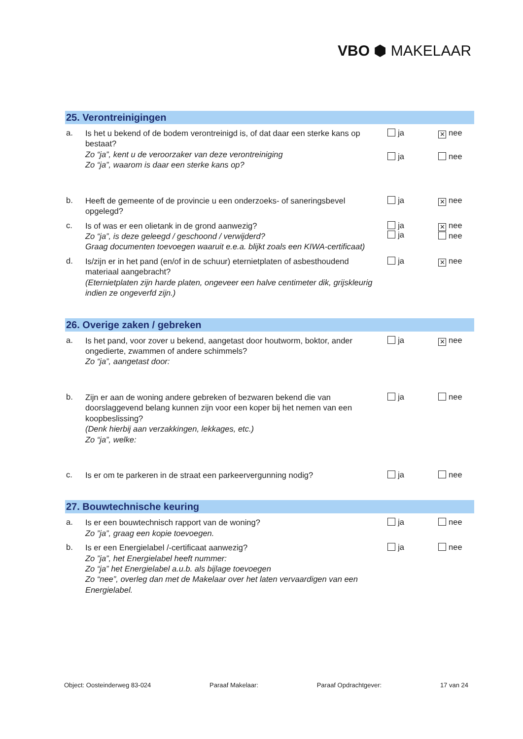VBO ⬢ MAKELAAR
25. Verontreinigingen
a.
Is het u bekend of de bodem verontreinigd is, of dat daar een sterke kans op bestaat?
Zo “ja”, kent u de veroorzaker van deze verontreiniging
Zo “ja”, waarom is daar een sterke kans op?
ja
ja
✕ nee
nee
b.
Heeft de gemeente of de provincie u een onderzoeks- of saneringsbevel opgelegd?
ja
✕ nee
c.
Is of was er een olietank in de grond aanwezig?
Zo “ja”, is deze geleegd / geschoond / verwijderd?
Graag documenten toevoegen waaruit e.e.a. blijkt zoals een KIWA-certificaat)
ja
ja
✕ nee
nee
d.
Is/zijn er in het pand (en/of in de schuur) eternietplaten of asbesthoudend materiaal aangebracht?
(Eternietplaten zijn harde platen, ongeveer een halve centimeter dik, grijskleurig indien ze ongeverfd zijn.)
ja
✕ nee
26. Overige zaken / gebreken
a.
Is het pand, voor zover u bekend, aangetast door houtworm, boktor, ander ongedierte, zwammen of andere schimmels?
Zo “ja”, aangetast door:
ja
✕ nee
b.
Zijn er aan de woning andere gebreken of bezwaren bekend die van doorslaggevend belang kunnen zijn voor een koper bij het nemen van een koopbeslissing?
(Denk hierbij aan verzakkingen, lekkages, etc.)
Zo “ja”, welke:
ja nee
c.
Is er om te parkeren in de straat een parkeervergunning nodig?
ja nee
27. Bouwtechnische keuring
a.
Is er een bouwtechnisch rapport van de woning?
Zo ”ja”, graag een kopie toevoegen.
ja nee
b.
Is er een Energielabel /-certificaat aanwezig?
Zo ”ja”, het Energielabel heeft nummer:
Zo “ja” het Energielabel a.u.b. als bijlage toevoegen
Zo “nee”, overleg dan met de Makelaar over het laten vervaardigen van een Energielabel.
ja nee
Object: Oosteinderweg 83-024 Paraaf Makelaar: Paraaf Opdrachtgever: 17 van 24